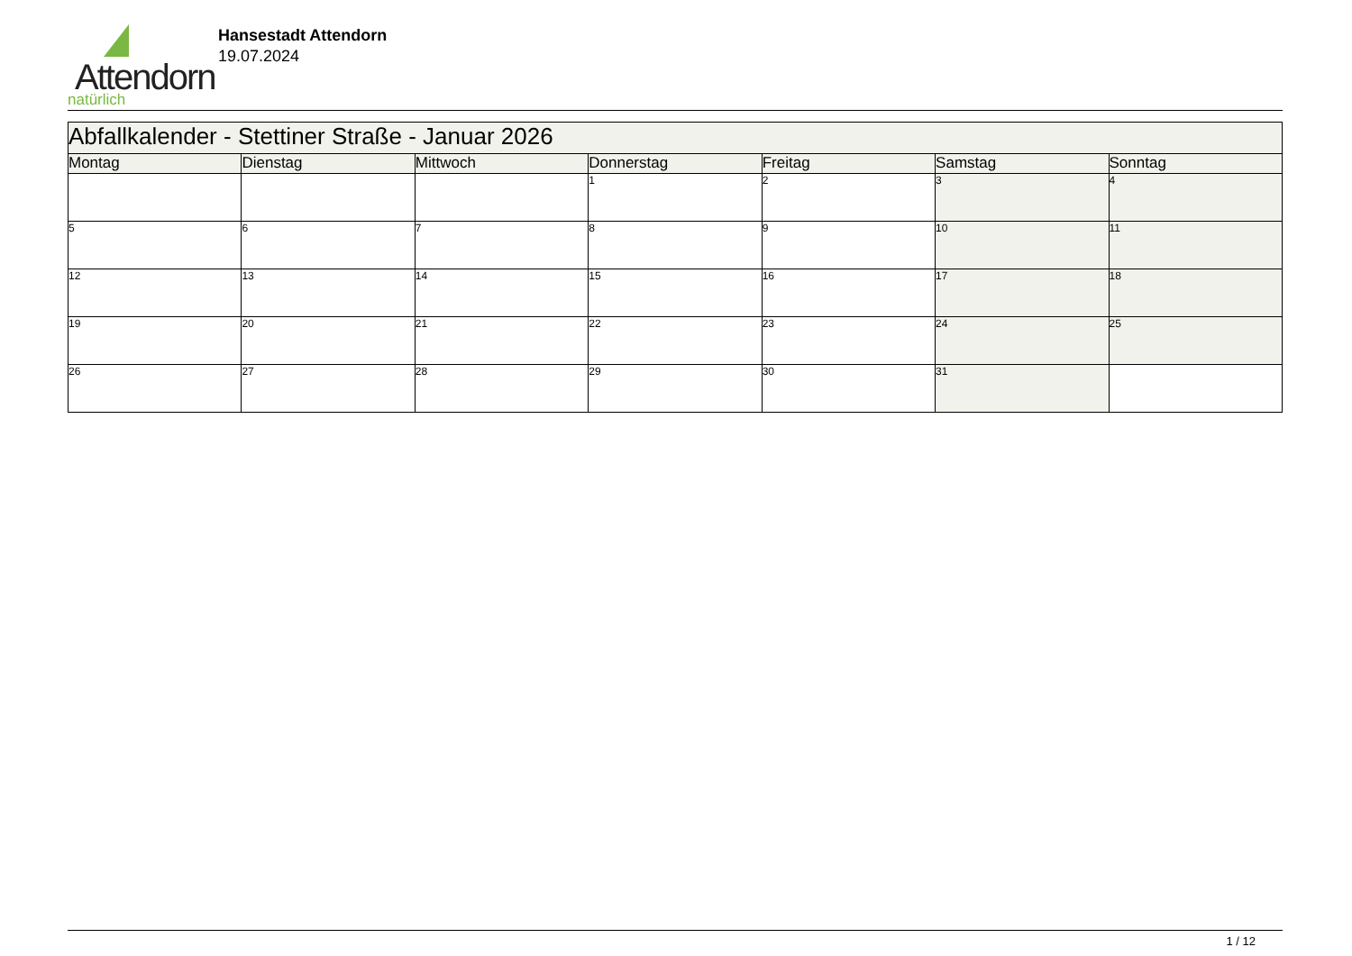Attendorn
natürlich
Hansestadt Attendorn
19.07.2024
| Abfallkalender - Stettiner Straße - Januar 2026 | | | | | | |
| Montag | Dienstag | Mittwoch | Donnerstag | Freitag | Samstag | Sonntag |
| | | | 1 | 2 | 3 | 4 |
| 5 | 6 | 7 | 8 | 9 | 10 | 11 |
| 12 | 13 | 14 | 15 | 16 | 17 | 18 |
| 19 | 20 | 21 | 22 | 23 | 24 | 25 |
| 26 | 27 | 28 | 29 | 30 | 31 | |
1 / 12